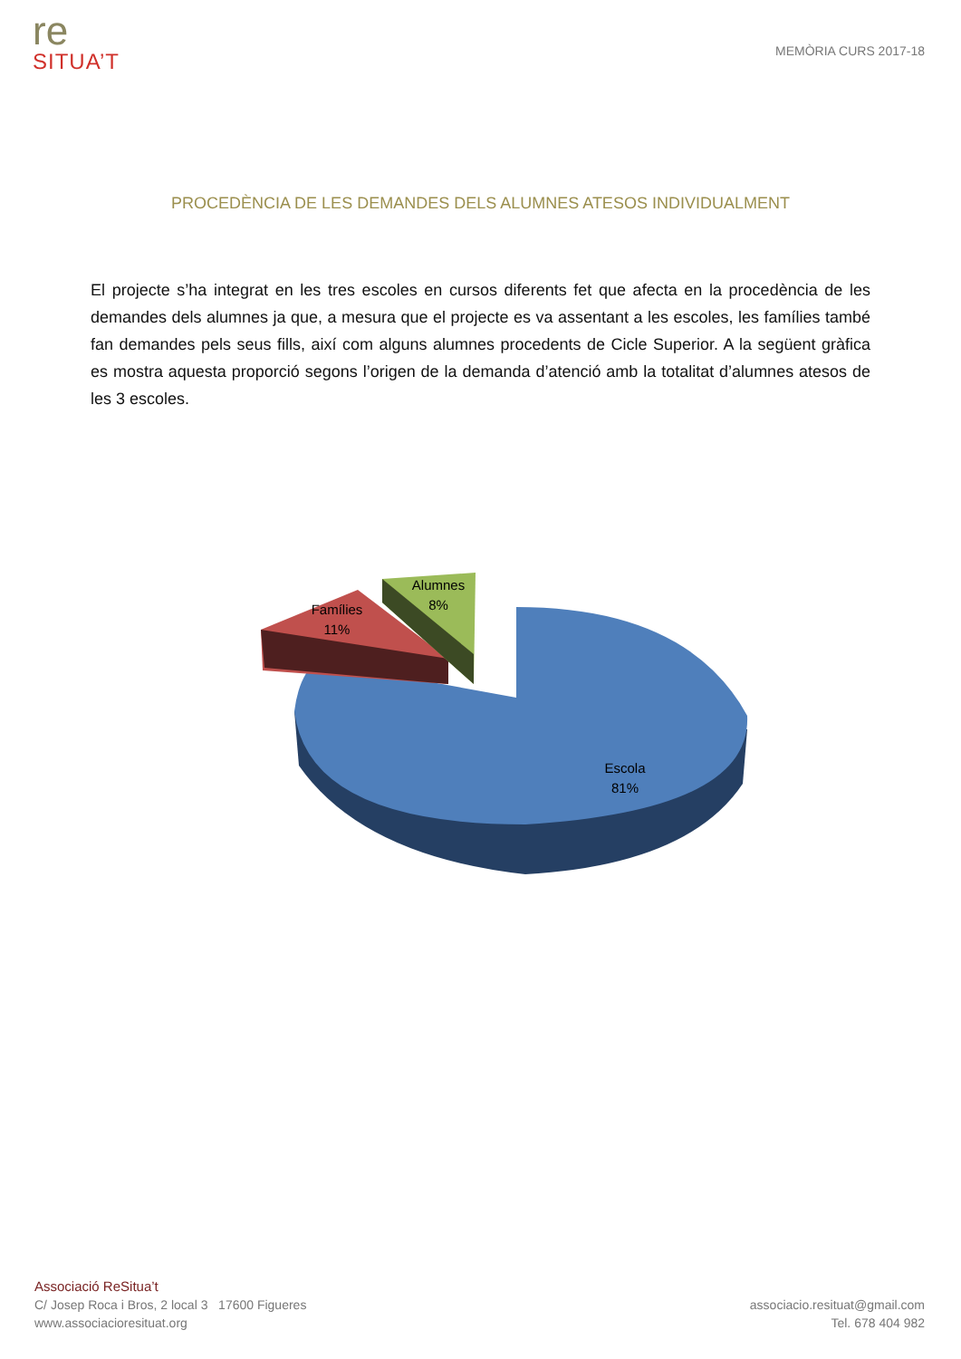re
SITUA’T
MEMÒRIA CURS 2017-18
PROCEDÈNCIA DE LES DEMANDES DELS ALUMNES ATESOS INDIVIDUALMENT
El projecte s’ha integrat en les tres escoles en cursos diferents fet que afecta en la procedència de les demandes dels alumnes ja que, a mesura que el projecte es va assentant a les escoles, les famílies també fan demandes pels seus fills, així com alguns alumnes procedents de Cicle Superior. A la següent gràfica es mostra aquesta proporció segons l’origen de la demanda d’atenció amb la totalitat d’alumnes atesos de les 3 escoles.
Famílies
11%
Alumnes
8%
Escola
81%
Associació ReSitua’t
C/ Josep Roca i Bros, 2 local 3 17600 Figueres
www.associacioresituat.org
associacio.resituat@gmail.com
Tel. 678 404 982